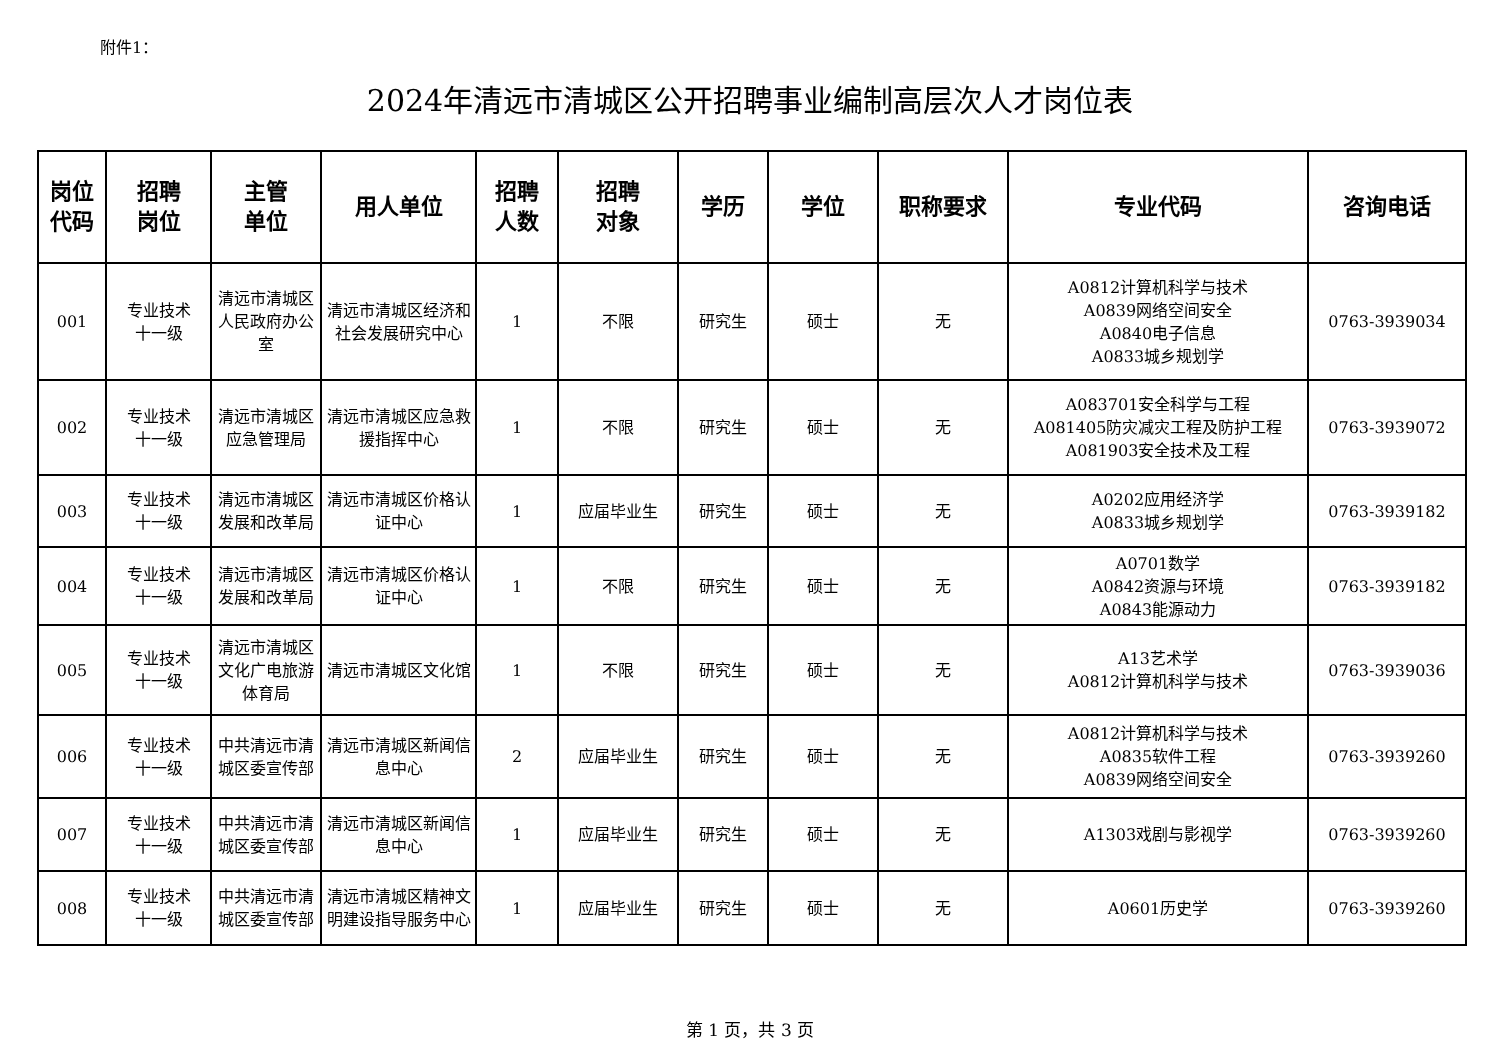附件1：
2024年清远市清城区公开招聘事业编制高层次人才岗位表
| 岗位 代码 | 招聘 岗位 | 主管 单位 | 用人单位 | 招聘 人数 | 招聘 对象 | 学历 | 学位 | 职称要求 | 专业代码 | 咨询电话 |
| --- | --- | --- | --- | --- | --- | --- | --- | --- | --- | --- |
| 001 | 专业技术 十一级 | 清远市清城区人民政府办公室 | 清远市清城区经济和社会发展研究中心 | 1 | 不限 | 研究生 | 硕士 | 无 | A0812计算机科学与技术 A0839网络空间安全 A0840电子信息 A0833城乡规划学 | 0763-3939034 |
| 002 | 专业技术 十一级 | 清远市清城区应急管理局 | 清远市清城区应急救援指挥中心 | 1 | 不限 | 研究生 | 硕士 | 无 | A083701安全科学与工程 A081405防灾减灾工程及防护工程 A081903安全技术及工程 | 0763-3939072 |
| 003 | 专业技术 十一级 | 清远市清城区发展和改革局 | 清远市清城区价格认证中心 | 1 | 应届毕业生 | 研究生 | 硕士 | 无 | A0202应用经济学 A0833城乡规划学 | 0763-3939182 |
| 004 | 专业技术 十一级 | 清远市清城区发展和改革局 | 清远市清城区价格认证中心 | 1 | 不限 | 研究生 | 硕士 | 无 | A0701数学 A0842资源与环境 A0843能源动力 | 0763-3939182 |
| 005 | 专业技术 十一级 | 清远市清城区文化广电旅游体育局 | 清远市清城区文化馆 | 1 | 不限 | 研究生 | 硕士 | 无 | A13艺术学 A0812计算机科学与技术 | 0763-3939036 |
| 006 | 专业技术 十一级 | 中共清远市清城区委宣传部 | 清远市清城区新闻信息中心 | 2 | 应届毕业生 | 研究生 | 硕士 | 无 | A0812计算机科学与技术 A0835软件工程 A0839网络空间安全 | 0763-3939260 |
| 007 | 专业技术 十一级 | 中共清远市清城区委宣传部 | 清远市清城区新闻信息中心 | 1 | 应届毕业生 | 研究生 | 硕士 | 无 | A1303戏剧与影视学 | 0763-3939260 |
| 008 | 专业技术 十一级 | 中共清远市清城区委宣传部 | 清远市清城区精神文明建设指导服务中心 | 1 | 应届毕业生 | 研究生 | 硕士 | 无 | A0601历史学 | 0763-3939260 |
第 1 页，共 3 页